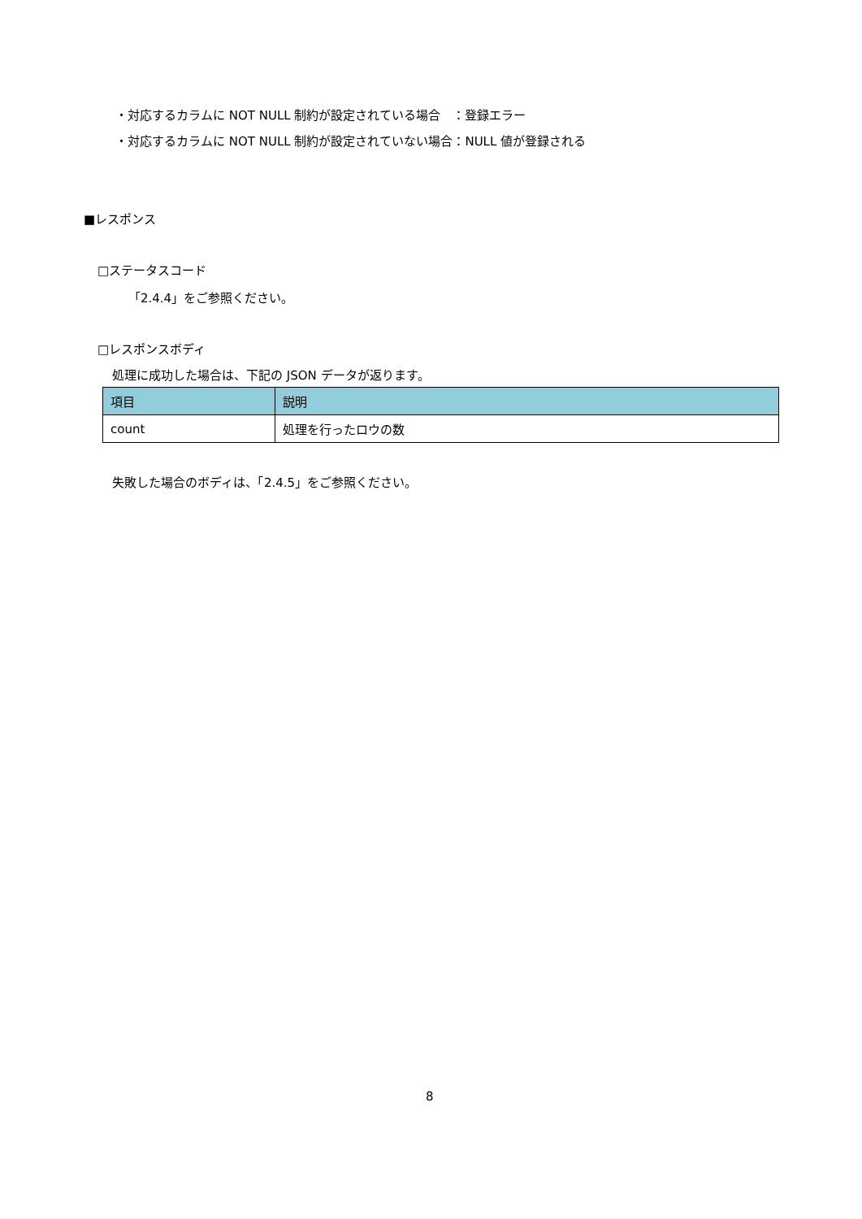・対応するカラムに NOT NULL 制約が設定されている場合　：登録エラー
・対応するカラムに NOT NULL 制約が設定されていない場合：NULL 値が登録される
■レスポンス
□ステータスコード
「2.4.4」をご参照ください。
□レスポンスボディ
処理に成功した場合は、下記の JSON データが返ります。
| 項目 | 説明 |
| --- | --- |
| count | 処理を行ったロウの数 |
失敗した場合のボディは、「2.4.5」をご参照ください。
8